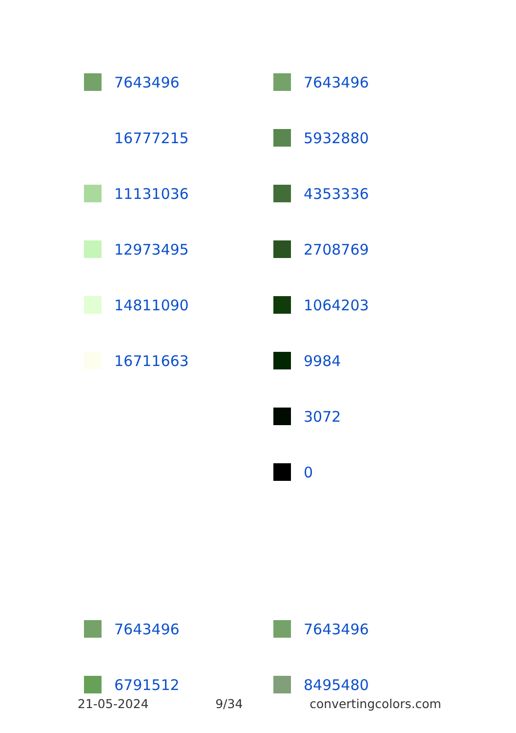7643496 7643496
16777215 5932880
11131036 4353336
12973495 2708769
14811090 1064203
16711663 9984
3072
0
7643496 7643496
6791512 8495480
21-05-2024 9/34 convertingcolors.com